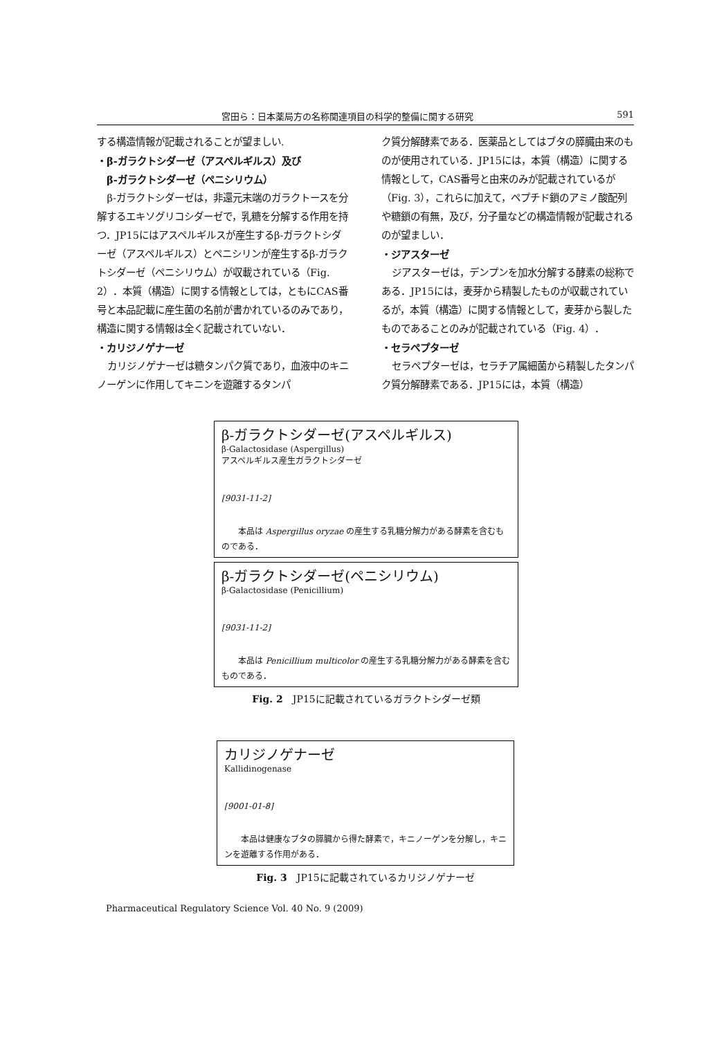宮田ら：日本薬局方の名称関連項目の科学的整備に関する研究 591
する構造情報が記載されることが望ましい.
・β-ガラクトシダーゼ（アスペルギルス）及び
　β-ガラクトシダーゼ（ペニシリウム）
β-ガラクトシダーゼは，非還元末端のガラクトースを分解するエキソグリコシダーゼで，乳糖を分解する作用を持つ．JP15にはアスペルギルスが産生するβ-ガラクトシダーゼ（アスペルギルス）とペニシリンが産生するβ-ガラクトシダーゼ（ペニシリウム）が収載されている（Fig. 2）．本質（構造）に関する情報としては，ともにCAS番号と本品記載に産生菌の名前が書かれているのみであり，構造に関する情報は全く記載されていない．
・カリジノゲナーゼ
カリジノゲナーゼは糖タンパク質であり，血液中のキニノーゲンに作用してキニンを遊離するタンパ
ク質分解酵素である．医薬品としてはブタの膵臓由来のものが使用されている．JP15には，本質（構造）に関する情報として，CAS番号と由来のみが記載されているが（Fig. 3），これらに加えて，ペプチド鎖のアミノ酸配列や糖鎖の有無，及び，分子量などの構造情報が記載されるのが望ましい．
・ジアスターゼ
ジアスターゼは，デンプンを加水分解する酵素の総称である．JP15には，麦芽から精製したものが収載されているが，本質（構造）に関する情報として，麦芽から製したものであることのみが記載されている（Fig. 4）．
・セラペプターゼ
セラペプターゼは，セラチア属細菌から精製したタンパク質分解酵素である．JP15には，本質（構造）
β-ガラクトシダーゼ(アスペルギルス)
β-Galactosidase (Aspergillus)
アスペルギルス産生ガラクトシダーゼ
[9031-11-2]
本品は Aspergillus oryzae の産生する乳糖分解力がある酵素を含むものである．
β-ガラクトシダーゼ(ペニシリウム)
β-Galactosidase (Penicillium)
[9031-11-2]
本品は Penicillium multicolor の産生する乳糖分解力がある酵素を含むものである．
Fig. 2　JP15に記載されているガラクトシダーゼ類
カリジノゲナーゼ
Kallidinogenase
[9001-01-8]
本品は健康なブタの膵臓から得た酵素で，キニノーゲンを分解し，キニンを遊離する作用がある．
Fig. 3　JP15に記載されているカリジノゲナーゼ
Pharmaceutical Regulatory Science Vol. 40 No. 9 (2009)